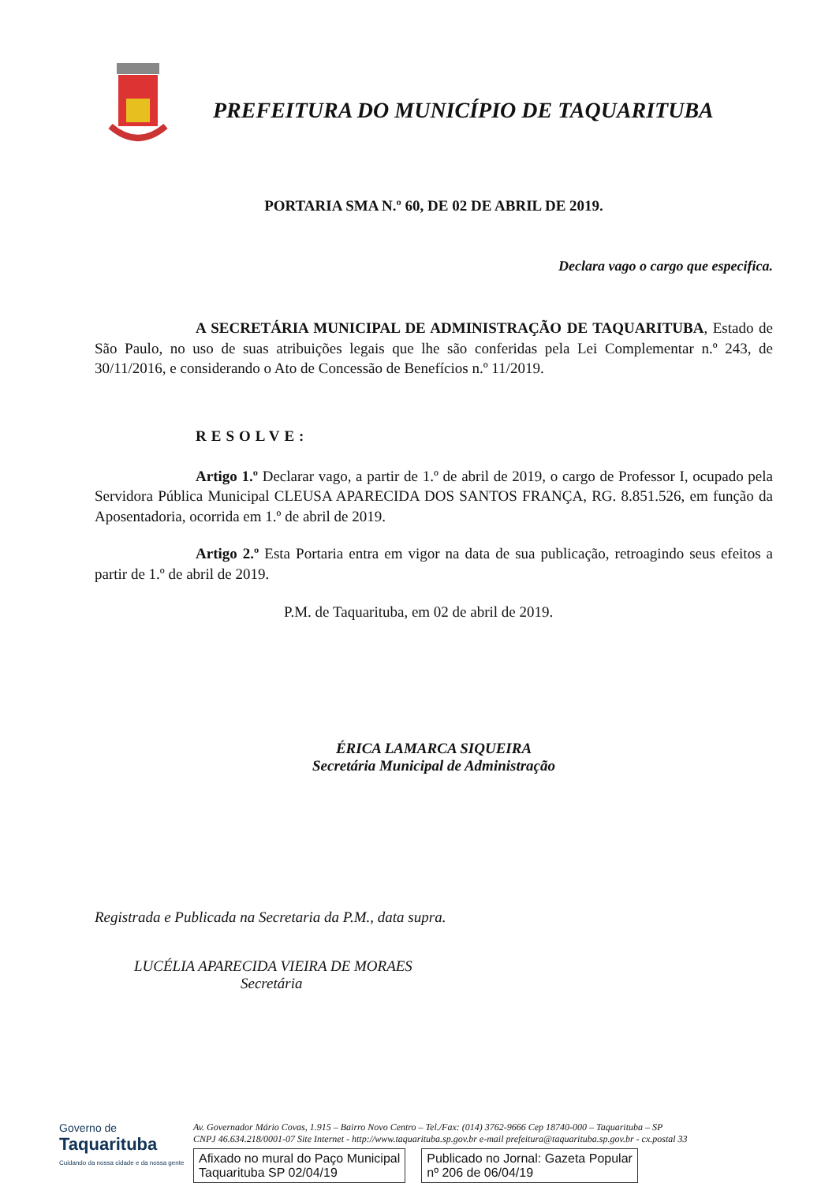PREFEITURA DO MUNICÍPIO DE TAQUARITUBA
PORTARIA SMA N.º 60, DE 02 DE ABRIL DE 2019.
Declara vago o cargo que especifica.
A SECRETÁRIA MUNICIPAL DE ADMINISTRAÇÃO DE TAQUARITUBA, Estado de São Paulo, no uso de suas atribuições legais que lhe são conferidas pela Lei Complementar n.º 243, de 30/11/2016, e considerando o Ato de Concessão de Benefícios n.º 11/2019.
RESOLVE:
Artigo 1.º Declarar vago, a partir de 1.º de abril de 2019, o cargo de Professor I, ocupado pela Servidora Pública Municipal CLEUSA APARECIDA DOS SANTOS FRANÇA, RG. 8.851.526, em função da Aposentadoria, ocorrida em 1.º de abril de 2019.
Artigo 2.º Esta Portaria entra em vigor na data de sua publicação, retroagindo seus efeitos a partir de 1.º de abril de 2019.
P.M. de Taquarituba, em 02 de abril de 2019.
ÉRICA LAMARCA SIQUEIRA
Secretária Municipal de Administração
Registrada e Publicada na Secretaria da P.M., data supra.
LUCÉLIA APARECIDA VIEIRA DE MORAES
Secretária
Governo de
Taquarituba
Cuidando da nossa cidade e da nossa gente
Av. Governador Mário Covas, 1.915 – Bairro Novo Centro – Tel./Fax: (014) 3762-9666 Cep 18740-000 – Taquarituba – SP
CNPJ 46.634.218/0001-07 Site Internet - http://www.taquarituba.sp.gov.br e-mail prefeitura@taquarituba.sp.gov.br - cx.postal 33
Afixado no mural do Paço Municipal
Taquarituba SP 02/04/19
Publicado no Jornal: Gazeta Popular
nº 206 de 06/04/19